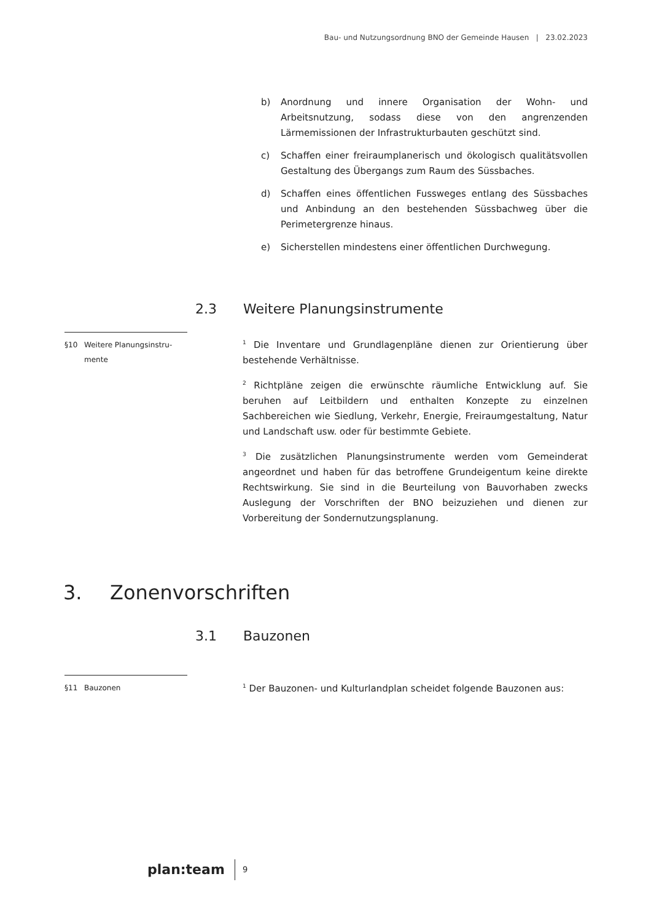Bau- und Nutzungsordnung BNO der Gemeinde Hausen | 23.02.2023
b) Anordnung und innere Organisation der Wohn- und Arbeitsnutzung, sodass diese von den angrenzenden Lärmemissionen der Infrastrukturbauten geschützt sind.
c) Schaffen einer freiraumplanerisch und ökologisch qualitätsvollen Gestaltung des Übergangs zum Raum des Süssbaches.
d) Schaffen eines öffentlichen Fussweges entlang des Süssbaches und Anbindung an den bestehenden Süssbachweg über die Perimetergrenze hinaus.
e) Sicherstellen mindestens einer öffentlichen Durchwegung.
2.3 Weitere Planungsinstrumente
§10 Weitere Planungsinstru-mente
<sup>1</sup> Die Inventare und Grundlagenpläne dienen zur Orientierung über bestehende Verhältnisse.
<sup>2</sup> Richtpläne zeigen die erwünschte räumliche Entwicklung auf. Sie beruhen auf Leitbildern und enthalten Konzepte zu einzelnen Sachbereichen wie Siedlung, Verkehr, Energie, Freiraumgestaltung, Natur und Landschaft usw. oder für bestimmte Gebiete.
<sup>3</sup> Die zusätzlichen Planungsinstrumente werden vom Gemeinderat angeordnet und haben für das betroffene Grundeigentum keine direkte Rechtswirkung. Sie sind in die Beurteilung von Bauvorhaben zwecks Auslegung der Vorschriften der BNO beizuziehen und dienen zur Vorbereitung der Sondernutzungsplanung.
3. Zonenvorschriften
3.1 Bauzonen
§11 Bauzonen
<sup>1</sup> Der Bauzonen- und Kulturlandplan scheidet folgende Bauzonen aus:
plan:team 9